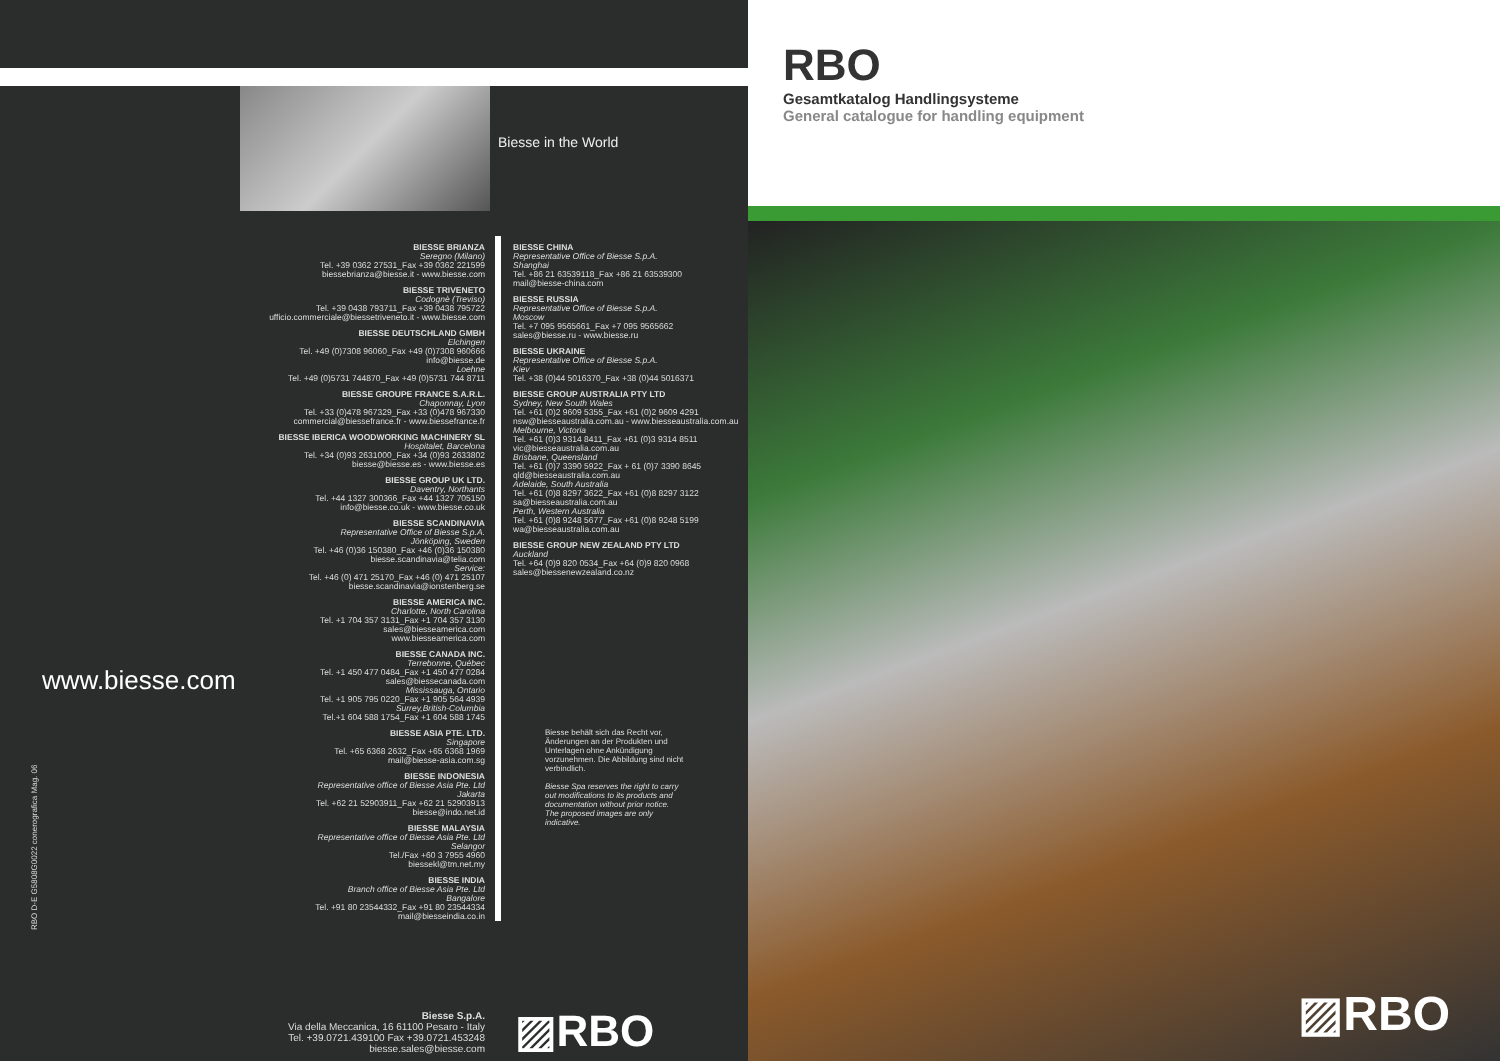Biesse in the World
BIESSE BRIANZA
Seregno (Milano)
Tel. +39 0362 27531_Fax +39 0362 221599
biessebrianza@biesse.it - www.biesse.com
BIESSE TRIVENETO
Codognè (Treviso)
Tel. +39 0438 793711_Fax +39 0438 795722
ufficio.commerciale@biessetriveneto.it - www.biesse.com
BIESSE DEUTSCHLAND GMBH
Elchingen
Tel. +49 (0)7308 96060_Fax +49 (0)7308 960666
info@biesse.de
Loehne
Tel. +49 (0)5731 744870_Fax +49 (0)5731 744 8711
BIESSE GROUPE FRANCE S.A.R.L.
Chaponnay, Lyon
Tel. +33 (0)478 967329_Fax +33 (0)478 967330
commercial@biessefrance.fr - www.biessefrance.fr
BIESSE IBERICA WOODWORKING MACHINERY SL
Hospitalet, Barcelona
Tel. +34 (0)93 2631000_Fax +34 (0)93 2633802
biesse@biesse.es - www.biesse.es
BIESSE GROUP UK LTD.
Daventry, Northants
Tel. +44 1327 300366_Fax +44 1327 705150
info@biesse.co.uk - www.biesse.co.uk
BIESSE SCANDINAVIA
Representative Office of Biesse S.p.A.
Jönköping, Sweden
Tel. +46 (0)36 150380_Fax +46 (0)36 150380
biesse.scandinavia@telia.com
Service:
Tel. +46 (0) 471 25170_Fax +46 (0) 471 25107
biesse.scandinavia@ionstenberg.se
BIESSE AMERICA INC.
Charlotte, North Carolina
Tel. +1 704 357 3131_Fax +1 704 357 3130
sales@biesseamerica.com
www.biesseamerica.com
BIESSE CANADA INC.
Terrebonne, Québec
Tel. +1 450 477 0484_Fax +1 450 477 0284
sales@biessecanada.com
Mississauga, Ontario
Tel. +1 905 795 0220_Fax +1 905 564 4939
Surrey,British-Columbia
Tel.+1 604 588 1754_Fax +1 604 588 1745
BIESSE ASIA PTE. LTD.
Singapore
Tel. +65 6368 2632_Fax +65 6368 1969
mail@biesse-asia.com.sg
BIESSE INDONESIA
Representative office of Biesse Asia Pte. Ltd
Jakarta
Tel. +62 21 52903911_Fax +62 21 52903913
biesse@indo.net.id
BIESSE MALAYSIA
Representative office of Biesse Asia Pte. Ltd
Selangor
Tel./Fax +60 3 7955 4960
biessekl@tm.net.my
BIESSE INDIA
Branch office of Biesse Asia Pte. Ltd
Bangalore
Tel. +91 80 23544332_Fax +91 80 23544334
mail@biesseindia.co.in
BIESSE CHINA
Representative Office of Biesse S.p.A.
Shanghai
Tel. +86 21 63539118_Fax +86 21 63539300
mail@biesse-china.com
BIESSE RUSSIA
Representative Office of Biesse S.p.A.
Moscow
Tel. +7 095 9565661_Fax +7 095 9565662
sales@biesse.ru - www.biesse.ru
BIESSE UKRAINE
Representative Office of Biesse S.p.A.
Kiev
Tel. +38 (0)44 5016370_Fax +38 (0)44 5016371
BIESSE GROUP AUSTRALIA PTY LTD
Sydney, New South Wales
Tel. +61 (0)2 9609 5355_Fax +61 (0)2 9609 4291
nsw@biesseaustralia.com.au - www.biesseaustralia.com.au
Melbourne, Victoria
Tel. +61 (0)3 9314 8411_Fax +61 (0)3 9314 8511
vic@biesseaustralia.com.au
Brisbane, Queensland
Tel. +61 (0)7 3390 5922_Fax + 61 (0)7 3390 8645
qld@biesseaustralia.com.au
Adelaide, South Australia
Tel. +61 (0)8 8297 3622_Fax +61 (0)8 8297 3122
sa@biesseaustralia.com.au
Perth, Western Australia
Tel. +61 (0)8 9248 5677_Fax +61 (0)8 9248 5199
wa@biesseaustralia.com.au
BIESSE GROUP NEW ZEALAND PTY LTD
Auckland
Tel. +64 (0)9 820 0534_Fax +64 (0)9 820 0968
sales@biessenewzealand.co.nz
www.biesse.com
Biesse behält sich das Recht vor, Änderungen an der Produkten und Unterlagen ohne Ankündigung vorzunehmen. Die Abbildung sind nicht verbindlich.
Biesse Spa reserves the right to carry out modifications to its products and documentation without prior notice. The proposed images are only indicative.
RBO D-E G5808G0022 conerografica Mag. 06
Biesse S.p.A.
Via della Meccanica, 16 61100 Pesaro - Italy
Tel. +39.0721.439100 Fax +39.0721.453248
biesse.sales@biesse.com
▨RBO
RBO
Gesamtkatalog Handlingsysteme
General catalogue for handling equipment
▨RBO